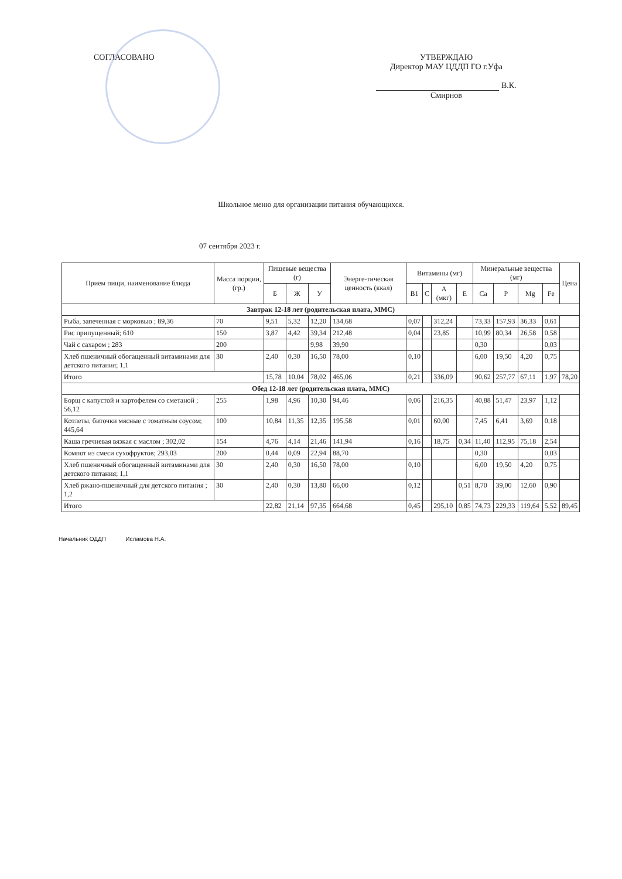СОГЛАСОВАНО УТВЕРЖДАЮ
Директор МАУ ЦДДП ГО г.Уфа
В.К. Смирнов
Школьное меню для организации питания обучающихся.
07 сентября 2023 г.
| Прием пищи, наименование блюда | Масса порции, (гр.) | Пищевые вещества (г) | | | Энерге-тическая ценность (ккал) | Витамины (мг) | | | | Минеральные вещества (мг) | | | | Цена |
| --- | --- | --- | --- | --- | --- | --- | --- | --- | --- | --- | --- | --- | --- | --- |
| | | Б | Ж | У | | B1 | C | A (мкг) | E | Ca | P | Mg | Fe | |
| Завтрак 12-18 лет (родительская плата, ММС) | | | | | | | | | | | | | | |
| Рыба, запеченная с морковью ; 89,36 | 70 | 9,51 | 5,32 | 12,20 | 134,68 | 0,07 | | 312,24 | | 73,33 | 157,93 | 36,33 | 0,61 | |
| Рис припущенный; 610 | 150 | 3,87 | 4,42 | 39,34 | 212,48 | 0,04 | | 23,85 | | 10,99 | 80,34 | 26,58 | 0,58 | |
| Чай с сахаром ; 283 | 200 | | | 9,98 | 39,90 | | | | | 0,30 | | | 0,03 | |
| Хлеб пшеничный обогащенный витаминами для детского питания; 1,1 | 30 | 2,40 | 0,30 | 16,50 | 78,00 | 0,10 | | | | 6,00 | 19,50 | 4,20 | 0,75 | |
| Итого | | 15,78 | 10,04 | 78,02 | 465,06 | 0,21 | | 336,09 | | 90,62 | 257,77 | 67,11 | 1,97 | 78,20 |
| Обед 12-18 лет (родительская плата, ММС) | | | | | | | | | | | | | | |
| Борщ с капустой и картофелем со сметаной ; 56,12 | 255 | 1,98 | 4,96 | 10,30 | 94,46 | 0,06 | | 216,35 | | 40,88 | 51,47 | 23,97 | 1,12 | |
| Котлеты, биточки мясные с томатным соусом; 445,64 | 100 | 10,84 | 11,35 | 12,35 | 195,58 | 0,01 | | 60,00 | | 7,45 | 6,41 | 3,69 | 0,18 | |
| Каша гречневая вязкая с маслом ; 302,02 | 154 | 4,76 | 4,14 | 21,46 | 141,94 | 0,16 | | 18,75 | 0,34 | 11,40 | 112,95 | 75,18 | 2,54 | |
| Компот из смеси сухофруктов; 293,03 | 200 | 0,44 | 0,09 | 22,94 | 88,70 | | | | | 0,30 | | | 0,03 | |
| Хлеб пшеничный обогащенный витаминами для детского питания; 1,1 | 30 | 2,40 | 0,30 | 16,50 | 78,00 | 0,10 | | | | 6,00 | 19,50 | 4,20 | 0,75 | |
| Хлеб ржано-пшеничный для детского питания ; 1,2 | 30 | 2,40 | 0,30 | 13,80 | 66,00 | 0,12 | | | 0,51 | 8,70 | 39,00 | 12,60 | 0,90 | |
| Итого | | 22,82 | 21,14 | 97,35 | 664,68 | 0,45 | | 295,10 | 0,85 | 74,73 | 229,33 | 119,64 | 5,52 | 89,45 |
Начальник ОДДП Исламова Н.А.